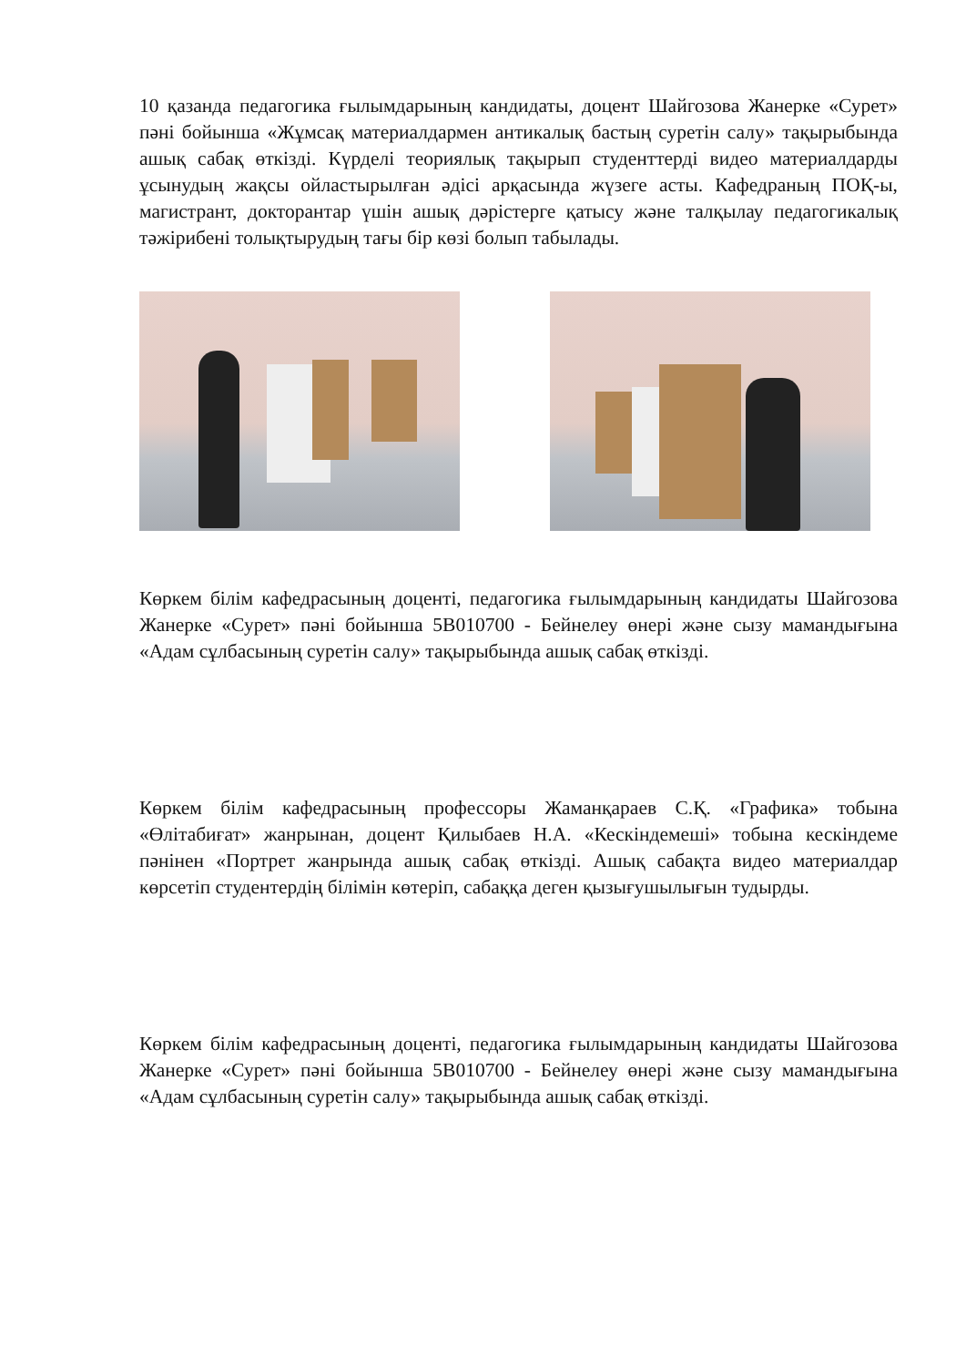10 қазанда педагогика ғылымдарының кандидаты, доцент Шайгозова Жанерке «Сурет» пәні бойынша «Жұмсақ материалдармен антикалық бастың суретін салу» тақырыбында ашық сабақ өткізді. Күрделі теориялық тақырып студенттерді видео материалдарды ұсынудың жақсы ойластырылған әдісі арқасында жүзеге асты. Кафедраның ПОҚ-ы, магистрант, докторантар үшін ашық дәрістерге қатысу және талқылау педагогикалық тәжірибені толықтырудың тағы бір көзі болып табылады.
Көркем білім кафедрасының доценті, педагогика ғылымдарының кандидаты Шайгозова Жанерке «Сурет» пәні бойынша 5В010700 - Бейнелеу өнері және сызу мамандығына «Адам сұлбасының суретін салу» тақырыбында ашық сабақ өткізді.
Көркем білім кафедрасының профессоры Жаманқараев С.Қ. «Графика» тобына «Өлітабиғат» жанрынан, доцент Қилыбаев Н.А. «Кескіндемеші» тобына кескіндеме пәнінен «Портрет жанрында ашық сабақ өткізді. Ашық сабақта видео материалдар көрсетіп студентердің білімін көтеріп, сабаққа деген қызығушылығын тудырды.
Көркем білім кафедрасының доценті, педагогика ғылымдарының кандидаты Шайгозова Жанерке «Сурет» пәні бойынша 5В010700 - Бейнелеу өнері және сызу мамандығына «Адам сұлбасының суретін салу» тақырыбында ашық сабақ өткізді.